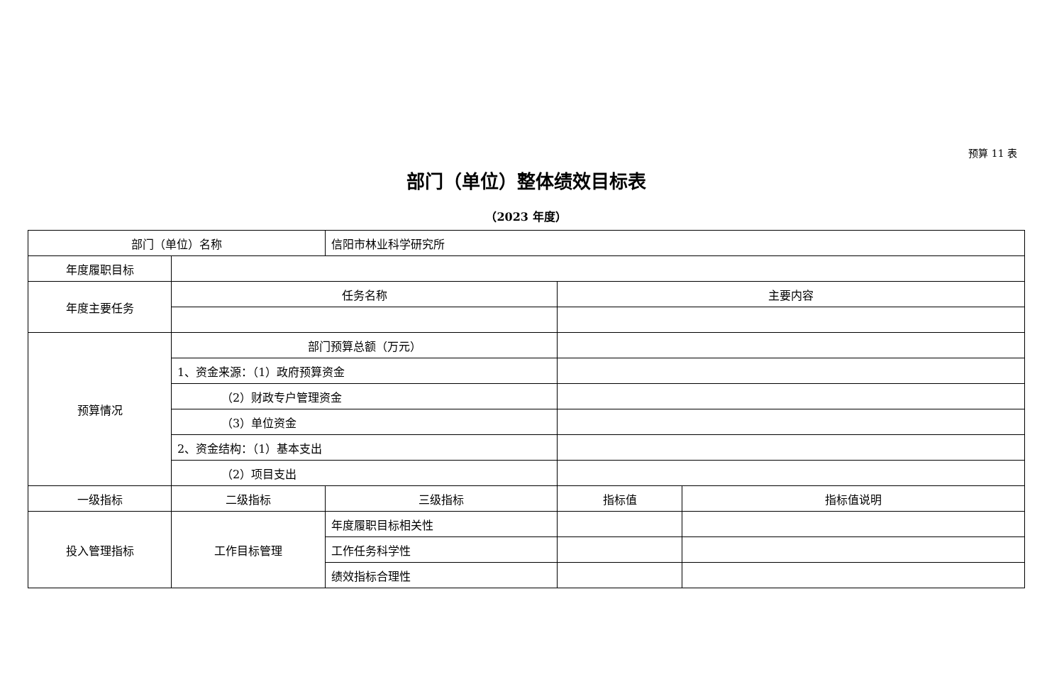预算 11 表
部门（单位）整体绩效目标表
（2023 年度）
| 部门（单位）名称 | | 信阳市林业科学研究所 | | |
| 年度履职目标 | | | | |
| 年度主要任务 | 任务名称 | | 主要内容 | |
| 预算情况 | 部门预算总额（万元） | | | |
| | 1、资金来源：（1）政府预算资金 | | | |
| | （2）财政专户管理资金 | | | |
| | （3）单位资金 | | | |
| | 2、资金结构：（1）基本支出 | | | |
| | （2）项目支出 | | | |
| 一级指标 | 二级指标 | 三级指标 | 指标值 | 指标值说明 |
| 投入管理指标 | 工作目标管理 | 年度履职目标相关性 | | |
| | | 工作任务科学性 | | |
| | | 绩效指标合理性 | | |